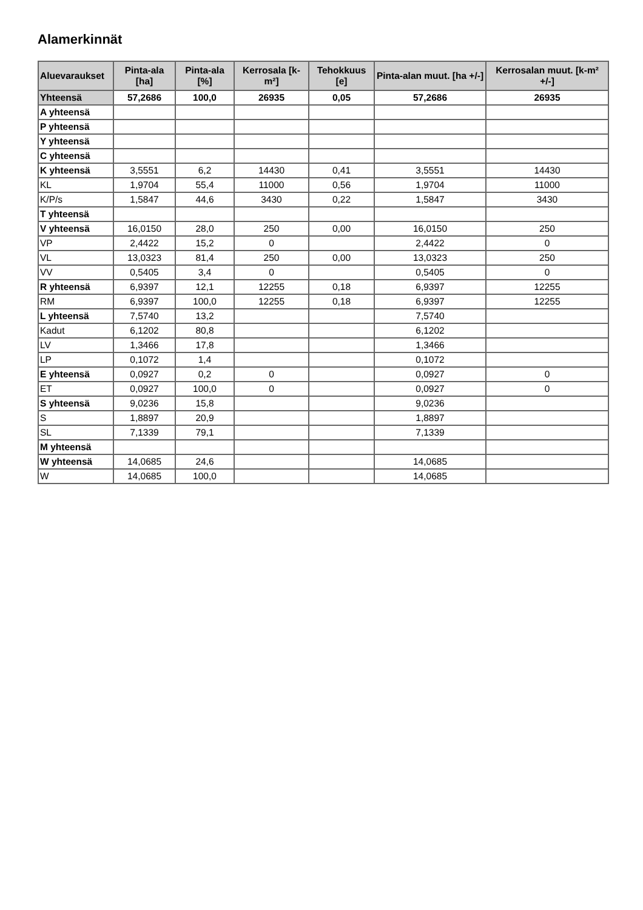Alamerkinnät
| Aluevaraukset | Pinta-ala [ha] | Pinta-ala [%] | Kerrosala [k-m²] | Tehokkuus [e] | Pinta-alan muut. [ha +/-] | Kerrosalan muut. [k-m² +/-] |
| --- | --- | --- | --- | --- | --- | --- |
| Yhteensä | 57,2686 | 100,0 | 26935 | 0,05 | 57,2686 | 26935 |
| A yhteensä | | | | | | |
| P yhteensä | | | | | | |
| Y yhteensä | | | | | | |
| C yhteensä | | | | | | |
| K yhteensä | 3,5551 | 6,2 | 14430 | 0,41 | 3,5551 | 14430 |
| KL | 1,9704 | 55,4 | 11000 | 0,56 | 1,9704 | 11000 |
| K/P/s | 1,5847 | 44,6 | 3430 | 0,22 | 1,5847 | 3430 |
| T yhteensä | | | | | | |
| V yhteensä | 16,0150 | 28,0 | 250 | 0,00 | 16,0150 | 250 |
| VP | 2,4422 | 15,2 | 0 | | 2,4422 | 0 |
| VL | 13,0323 | 81,4 | 250 | 0,00 | 13,0323 | 250 |
| VV | 0,5405 | 3,4 | 0 | | 0,5405 | 0 |
| R yhteensä | 6,9397 | 12,1 | 12255 | 0,18 | 6,9397 | 12255 |
| RM | 6,9397 | 100,0 | 12255 | 0,18 | 6,9397 | 12255 |
| L yhteensä | 7,5740 | 13,2 | | | 7,5740 | |
| Kadut | 6,1202 | 80,8 | | | 6,1202 | |
| LV | 1,3466 | 17,8 | | | 1,3466 | |
| LP | 0,1072 | 1,4 | | | 0,1072 | |
| E yhteensä | 0,0927 | 0,2 | 0 | | 0,0927 | 0 |
| ET | 0,0927 | 100,0 | 0 | | 0,0927 | 0 |
| S yhteensä | 9,0236 | 15,8 | | | 9,0236 | |
| S | 1,8897 | 20,9 | | | 1,8897 | |
| SL | 7,1339 | 79,1 | | | 7,1339 | |
| M yhteensä | | | | | | |
| W yhteensä | 14,0685 | 24,6 | | | 14,0685 | |
| W | 14,0685 | 100,0 | | | 14,0685 | |